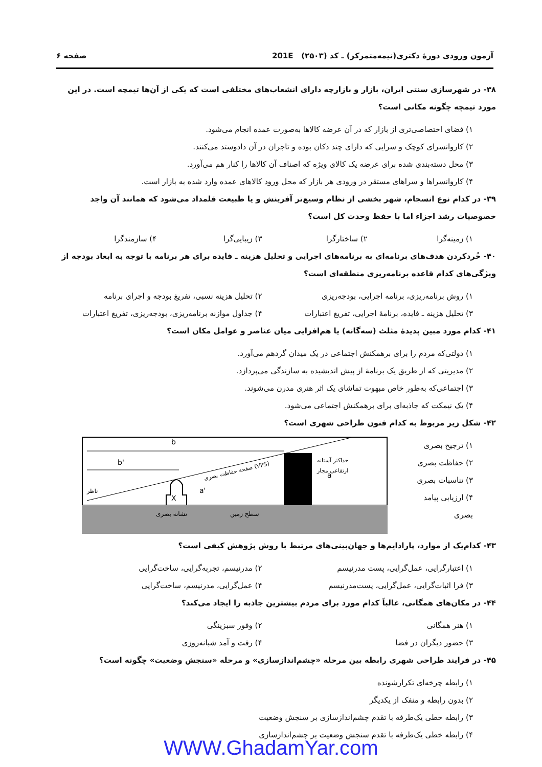آزمون ورودی دورهٔ دکتری(نیمه‌متمرکز) ـ کد (۲۵۰۳) 201E صفحه ۶
۳۸- در شهرسازی سنتی ایران، بازار و بازارچه دارای انشعاب‌های مختلفی است که یکی از آن‌ها تیمچه است. در این مورد تیمچه چگونه مکانی است؟
۱) فضای اختصاصی‌تری از بازار که در آن عرضه کالاها به‌صورت عمده انجام می‌شود.
۲) کاروانسرای کوچک و سرایی که دارای چند دکان بوده و تاجران در آن دادوستد می‌کنند.
۳) محل دسته‌بندی شده برای عرضه یک کالای ویژه که اصناف آن کالاها را کنار هم می‌آورد.
۴) کاروانسراها و سراهای مستقر در ورودی هر بازار که محل ورود کالاهای عمده وارد شده به بازار است.
۳۹- در کدام نوع انسجام، شهر بخشی از نظام وسیع‌تر آفرینش و یا طبیعت قلمداد می‌شود که همانند آن واجد خصوصیات رشد اجزاء اما با حفظ وحدت کل است؟
۱) زمینه‌گرا ۲) ساختارگرا ۳) زیبایی‌گرا ۴) سازمندگرا
۴۰- خُردکردن هدف‌های برنامه‌ای به برنامه‌های اجرایی و تحلیل هزینه ـ فایده برای هر برنامه با توجه به ابعاد بودجه از ویژگی‌های کدام قاعده برنامه‌ریزی منطقه‌ای است؟
۱) روش برنامه‌ریزی، برنامه اجرایی، بودجه‌ریزی ۲) تحلیل هزینه نسبی، تفریغ بودجه و اجرای برنامه
۳) تحلیل هزینه ـ فایده، برنامهٔ اجرایی، تفریغ اعتبارات ۴) جداول موازنه برنامه‌ریزی، بودجه‌ریزی، تفریغ اعتبارات
۴۱- کدام مورد مبین پدیدهٔ مثلث (سه‌گانه) یا هم‌افزایی میان عناصر و عوامل مکان است؟
۱) دولتی‌که مردم را برای برهمکنش اجتماعی در یک میدان گردهم می‌آورد.
۲) مدیریتی که از طریق یک برنامهٔ از پیش اندیشیده به سازندگی می‌پردازد.
۳) اجتماعی‌که به‌طور خاص مبهوت تماشای یک اثر هنری مدرن می‌شوند.
۴) یک نیمکت که جاذبه‌ای برای برهمکنش اجتماعی می‌شود.
۴۲- شکل زیر مربوط به کدام فنون طراحی شهری است؟
۱) ترجیح بصری
۲) حفاظت بصری
۳) تناسبات بصری
۴) ارزیابی پیامد بصری
X
b
b'
a'
a
ناظر
حداکثر آستانه
ارتفاعی مجاز
صفحه حفاظت بصری (VPS)
نشانه بصری
سطح زمین
۴۳- کدام‌یک از موارد، پارادایم‌ها و جهان‌بینی‌های مرتبط با روش پژوهش کیفی است؟
۱) اعتبارگرایی، عمل‌گرایی، پست مدرنیسم ۲) مدرنیسم، تجربه‌گرایی، ساخت‌گرایی
۳) فرا اثبات‌گرایی، عمل‌گرایی، پست‌مدرنیسم ۴) عمل‌گرایی، مدرنیسم، ساخت‌گرایی
۴۴- در مکان‌های همگانی، غالباً کدام مورد برای مردم بیشترین جاذبه را ایجاد می‌کند؟
۱) هنر همگانی ۲) وفور سبزینگی
۳) حضور دیگران در فضا ۴) رفت و آمد شبانه‌روزی
۴۵- در فرایند طراحی شهری رابطه بین مرحله «چشم‌اندازسازی» و مرحله «سنجش وضعیت» چگونه است؟
۱) رابطه چرخه‌ای تکرارشونده
۲) بدون رابطه و منفک از یکدیگر
۳) رابطه خطی یک‌طرفه با تقدم چشم‌اندازسازی بر سنجش وضعیت
۴) رابطه خطی یک‌طرفه با تقدم سنجش وضعیت بر چشم‌اندازسازی
WWW.GhadamYar.com